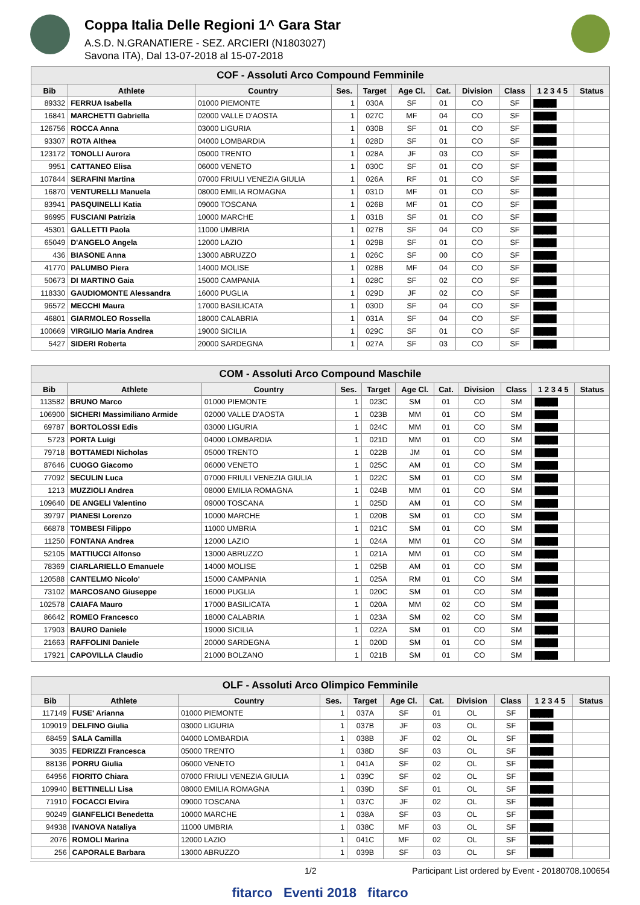Coppa Italia Delle Regioni 1^ Gara Star
A.S.D. N.GRANATIERE - SEZ. ARCIERI (N1803027)
Savona ITA), Dal 13-07-2018 al 15-07-2018
| COF - Assoluti Arco Compound Femminile | | | | | | | | | | |
| Bib | Athlete | Country | Ses. | Target | Age Cl. | Cat. | Division | Class | 1 2 3 4 5 | Status |
| 89332 | FERRUA Isabella | 01000 PIEMONTE | 1 | 030A | SF | 01 | CO | SF | █████ | |
| 16841 | MARCHETTI Gabriella | 02000 VALLE D'AOSTA | 1 | 027C | MF | 04 | CO | SF | █████ | |
| 126756 | ROCCA Anna | 03000 LIGURIA | 1 | 030B | SF | 01 | CO | SF | █████ | |
| 93307 | ROTA Althea | 04000 LOMBARDIA | 1 | 028D | SF | 01 | CO | SF | █████ | |
| 123172 | TONOLLI Aurora | 05000 TRENTO | 1 | 028A | JF | 03 | CO | SF | █████ | |
| 9951 | CATTANEO Elisa | 06000 VENETO | 1 | 030C | SF | 01 | CO | SF | █████ | |
| 107844 | SERAFINI Martina | 07000 FRIULI VENEZIA GIULIA | 1 | 026A | RF | 01 | CO | SF | █████ | |
| 16870 | VENTURELLI Manuela | 08000 EMILIA ROMAGNA | 1 | 031D | MF | 01 | CO | SF | █████ | |
| 83941 | PASQUINELLI Katia | 09000 TOSCANA | 1 | 026B | MF | 01 | CO | SF | █████ | |
| 96995 | FUSCIANI Patrizia | 10000 MARCHE | 1 | 031B | SF | 01 | CO | SF | █████ | |
| 45301 | GALLETTI Paola | 11000 UMBRIA | 1 | 027B | SF | 04 | CO | SF | █████ | |
| 65049 | D'ANGELO Angela | 12000 LAZIO | 1 | 029B | SF | 01 | CO | SF | █████ | |
| 436 | BIASONE Anna | 13000 ABRUZZO | 1 | 026C | SF | 00 | CO | SF | █████ | |
| 41770 | PALUMBO Piera | 14000 MOLISE | 1 | 028B | MF | 04 | CO | SF | █████ | |
| 50673 | DI MARTINO Gaia | 15000 CAMPANIA | 1 | 028C | SF | 02 | CO | SF | █████ | |
| 118330 | GAUDIOMONTE Alessandra | 16000 PUGLIA | 1 | 029D | JF | 02 | CO | SF | █████ | |
| 96572 | MECCHI Maura | 17000 BASILICATA | 1 | 030D | SF | 04 | CO | SF | █████ | |
| 46801 | GIARMOLEO Rossella | 18000 CALABRIA | 1 | 031A | SF | 04 | CO | SF | █████ | |
| 100669 | VIRGILIO Maria Andrea | 19000 SICILIA | 1 | 029C | SF | 01 | CO | SF | █████ | |
| 5427 | SIDERI Roberta | 20000 SARDEGNA | 1 | 027A | SF | 03 | CO | SF | █████ | |
| COM - Assoluti Arco Compound Maschile | | | | | | | | | | |
| Bib | Athlete | Country | Ses. | Target | Age Cl. | Cat. | Division | Class | 1 2 3 4 5 | Status |
| 113582 | BRUNO Marco | 01000 PIEMONTE | 1 | 023C | SM | 01 | CO | SM | █████ | |
| 106900 | SICHERI Massimiliano Armide | 02000 VALLE D'AOSTA | 1 | 023B | MM | 01 | CO | SM | █████ | |
| 69787 | BORTOLOSSI Edis | 03000 LIGURIA | 1 | 024C | MM | 01 | CO | SM | █████ | |
| 5723 | PORTA Luigi | 04000 LOMBARDIA | 1 | 021D | MM | 01 | CO | SM | █████ | |
| 79718 | BOTTAMEDI Nicholas | 05000 TRENTO | 1 | 022B | JM | 01 | CO | SM | █████ | |
| 87646 | CUOGO Giacomo | 06000 VENETO | 1 | 025C | AM | 01 | CO | SM | █████ | |
| 77092 | SECULIN Luca | 07000 FRIULI VENEZIA GIULIA | 1 | 022C | SM | 01 | CO | SM | █████ | |
| 1213 | MUZZIOLI Andrea | 08000 EMILIA ROMAGNA | 1 | 024B | MM | 01 | CO | SM | █████ | |
| 109640 | DE ANGELI Valentino | 09000 TOSCANA | 1 | 025D | AM | 01 | CO | SM | █████ | |
| 39797 | PIANESI Lorenzo | 10000 MARCHE | 1 | 020B | SM | 01 | CO | SM | █████ | |
| 66878 | TOMBESI Filippo | 11000 UMBRIA | 1 | 021C | SM | 01 | CO | SM | █████ | |
| 11250 | FONTANA Andrea | 12000 LAZIO | 1 | 024A | MM | 01 | CO | SM | █████ | |
| 52105 | MATTIUCCI Alfonso | 13000 ABRUZZO | 1 | 021A | MM | 01 | CO | SM | █████ | |
| 78369 | CIARLARIELLO Emanuele | 14000 MOLISE | 1 | 025B | AM | 01 | CO | SM | █████ | |
| 120588 | CANTELMO Nicolo' | 15000 CAMPANIA | 1 | 025A | RM | 01 | CO | SM | █████ | |
| 73102 | MARCOSANO Giuseppe | 16000 PUGLIA | 1 | 020C | SM | 01 | CO | SM | █████ | |
| 102578 | CAIAFA Mauro | 17000 BASILICATA | 1 | 020A | MM | 02 | CO | SM | █████ | |
| 86642 | ROMEO Francesco | 18000 CALABRIA | 1 | 023A | SM | 02 | CO | SM | █████ | |
| 17903 | BAURO Daniele | 19000 SICILIA | 1 | 022A | SM | 01 | CO | SM | █████ | |
| 21663 | RAFFOLINI Daniele | 20000 SARDEGNA | 1 | 020D | SM | 01 | CO | SM | █████ | |
| 17921 | CAPOVILLA Claudio | 21000 BOLZANO | 1 | 021B | SM | 01 | CO | SM | █████ | |
| OLF - Assoluti Arco Olimpico Femminile | | | | | | | | | | |
| Bib | Athlete | Country | Ses. | Target | Age Cl. | Cat. | Division | Class | 1 2 3 4 5 | Status |
| 117149 | FUSE' Arianna | 01000 PIEMONTE | 1 | 037A | SF | 01 | OL | SF | █████ | |
| 109019 | DELFINO Giulia | 03000 LIGURIA | 1 | 037B | JF | 03 | OL | SF | █████ | |
| 68459 | SALA Camilla | 04000 LOMBARDIA | 1 | 038B | JF | 02 | OL | SF | █████ | |
| 3035 | FEDRIZZI Francesca | 05000 TRENTO | 1 | 038D | SF | 03 | OL | SF | █████ | |
| 88136 | PORRU Giulia | 06000 VENETO | 1 | 041A | SF | 02 | OL | SF | █████ | |
| 64956 | FIORITO Chiara | 07000 FRIULI VENEZIA GIULIA | 1 | 039C | SF | 02 | OL | SF | █████ | |
| 109940 | BETTINELLI Lisa | 08000 EMILIA ROMAGNA | 1 | 039D | SF | 01 | OL | SF | █████ | |
| 71910 | FOCACCI Elvira | 09000 TOSCANA | 1 | 037C | JF | 02 | OL | SF | █████ | |
| 90249 | GIANFELICI Benedetta | 10000 MARCHE | 1 | 038A | SF | 03 | OL | SF | █████ | |
| 94938 | IVANOVA Nataliya | 11000 UMBRIA | 1 | 038C | MF | 03 | OL | SF | █████ | |
| 2076 | ROMOLI Marina | 12000 LAZIO | 1 | 041C | MF | 02 | OL | SF | █████ | |
| 256 | CAPORALE Barbara | 13000 ABRUZZO | 1 | 039B | SF | 03 | OL | SF | █████ | |
1/2 Participant List ordered by Event - 20180708.100654
fitarco Eventi 2018 fitarco